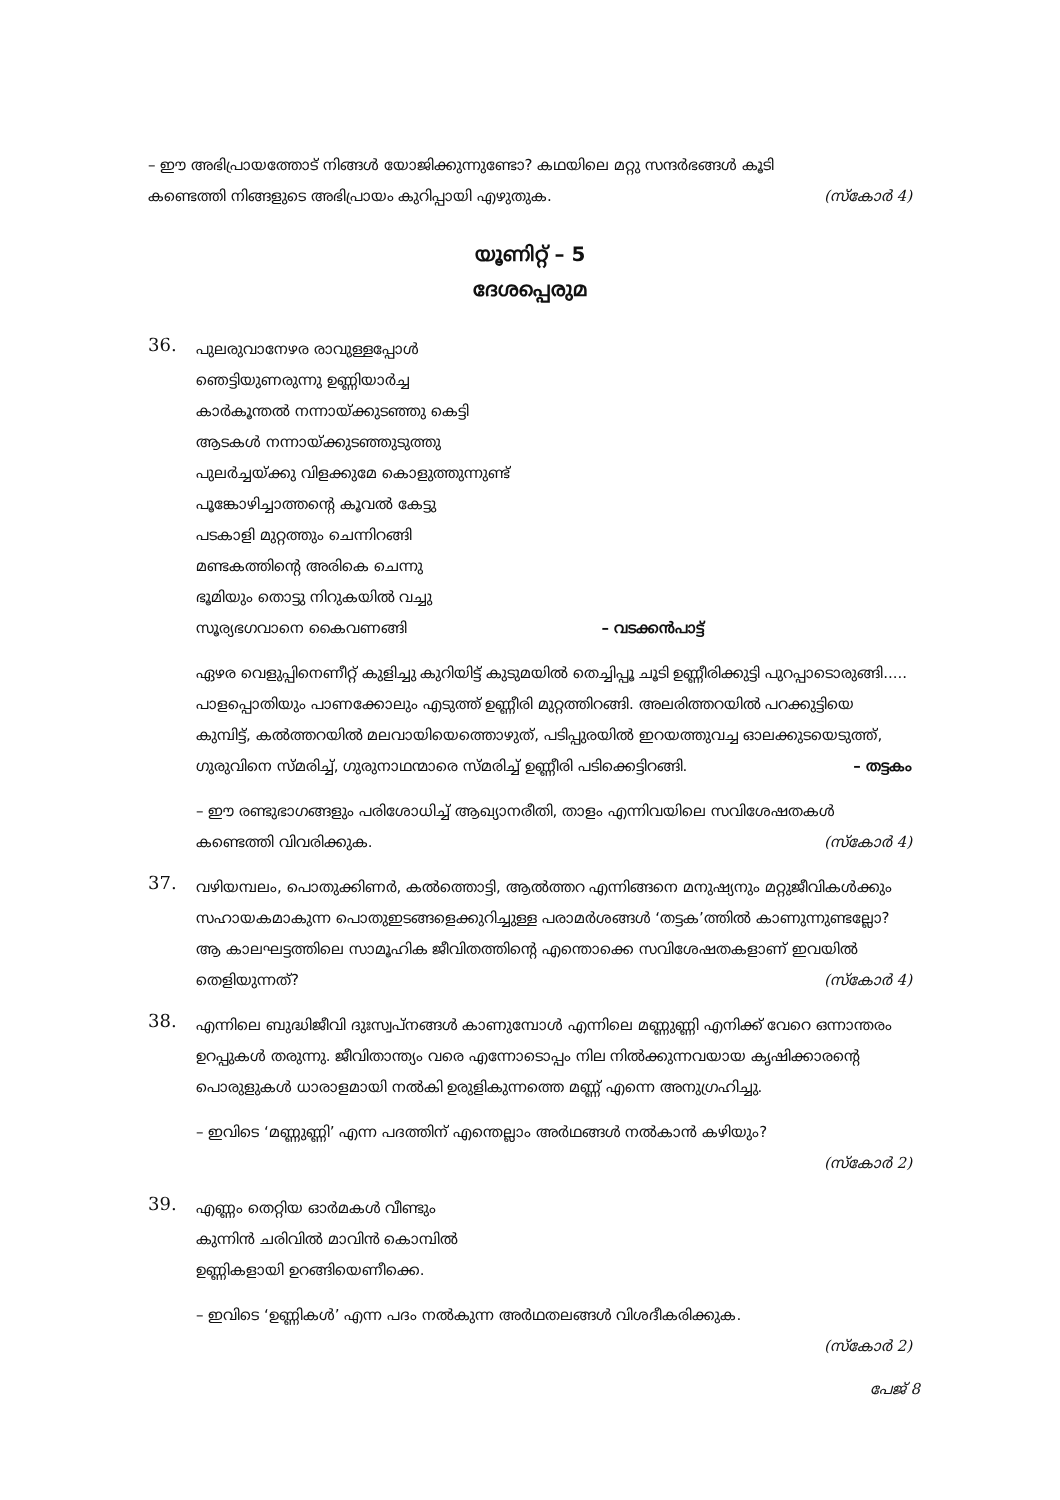– ഈ അഭിപ്രായത്തോട് നിങ്ങൾ യോജിക്കുന്നുണ്ടോ? കഥയിലെ മറ്റു സന്ദർഭങ്ങൾ കൂടി
കണ്ടെത്തി നിങ്ങളുടെ അഭിപ്രായം കുറിപ്പായി എഴുതുക. (സ്കോർ 4)
യൂണിറ്റ് – 5
ദേശപ്പെരുമ
36.
പുലരുവാനേഴര രാവുള്ളപ്പോൾ
ഞെട്ടിയുണരുന്നു ഉണ്ണിയാർച്ച
കാർകൂന്തൽ നന്നായ്ക്കുടഞ്ഞു കെട്ടി
ആടകൾ നന്നായ്ക്കുടഞ്ഞുടുത്തു
പുലർച്ചയ്ക്കു വിളക്കുമേ കൊളുത്തുന്നുണ്ട്
പൂങ്കോഴിച്ചാത്തന്റെ കൂവൽ കേട്ടു
പടകാളി മുറ്റത്തും ചെന്നിറങ്ങി
മണ്ടകത്തിന്റെ അരികെ ചെന്നു
ഭൂമിയും തൊട്ടു നിറുകയിൽ വച്ചു
സൂര്യഭഗവാനെ കൈവണങ്ങി – വടക്കൻപാട്ട്
ഏഴര വെളുപ്പിനെണീറ്റ് കുളിച്ചു കുറിയിട്ട് കുടുമയിൽ തെച്ചിപ്പൂ ചൂടി ഉണ്ണീരിക്കുട്ടി പുറപ്പാടൊരുങ്ങി..... പാളപ്പൊതിയും പാണക്കോലും എടുത്ത് ഉണ്ണീരി മുറ്റത്തിറങ്ങി. അലരിത്തറയിൽ പറക്കുട്ടിയെ കുമ്പിട്ട്, കൽത്തറയിൽ മലവായിയെത്തൊഴുത്, പടിപ്പുരയിൽ ഇറയത്തുവച്ച ഓലക്കുടയെടുത്ത്, ഗുരുവിനെ സ്മരിച്ച്, ഗുരുനാഥന്മാരെ സ്മരിച്ച് ഉണ്ണീരി പടിക്കെട്ടിറങ്ങി. – തട്ടകം
– ഈ രണ്ടുഭാഗങ്ങളും പരിശോധിച്ച് ആഖ്യാനരീതി, താളം എന്നിവയിലെ സവിശേഷതകൾ കണ്ടെത്തി വിവരിക്കുക. (സ്കോർ 4)
37.
വഴിയമ്പലം, പൊതുക്കിണർ, കൽത്തൊട്ടി, ആൽത്തറ എന്നിങ്ങനെ മനുഷ്യനും മറ്റുജീവികൾക്കും സഹായകമാകുന്ന പൊതുഇടങ്ങളെക്കുറിച്ചുള്ള പരാമർശങ്ങൾ ‘തട്ടക’ത്തിൽ കാണുന്നുണ്ടല്ലോ? ആ കാലഘട്ടത്തിലെ സാമൂഹിക ജീവിതത്തിന്റെ എന്തൊക്കെ സവിശേഷതകളാണ് ഇവയിൽ തെളിയുന്നത്? (സ്കോർ 4)
38.
എന്നിലെ ബുദ്ധിജീവി ദുഃസ്വപ്നങ്ങൾ കാണുമ്പോൾ എന്നിലെ മണ്ണുണ്ണി എനിക്ക് വേറെ ഒന്നാന്തരം ഉറപ്പുകൾ തരുന്നു. ജീവിതാന്ത്യം വരെ എന്നോടൊപ്പം നില നിൽക്കുന്നവയായ കൃഷിക്കാരന്റെ പൊരുളുകൾ ധാരാളമായി നൽകി ഉരുളികുന്നത്തെ മണ്ണ് എന്നെ അനുഗ്രഹിച്ചു.
– ഇവിടെ ‘മണ്ണുണ്ണി’ എന്ന പദത്തിന് എന്തെല്ലാം അർഥങ്ങൾ നൽകാൻ കഴിയും?
(സ്കോർ 2)
39.
എണ്ണം തെറ്റിയ ഓർമകൾ വീണ്ടും
കുന്നിൻ ചരിവിൽ മാവിൻ കൊമ്പിൽ
ഉണ്ണികളായി ഉറങ്ങിയെണീക്കെ.
– ഇവിടെ ‘ഉണ്ണികൾ’ എന്ന പദം നൽകുന്ന അർഥതലങ്ങൾ വിശദീകരിക്കുക.
(സ്കോർ 2)
പേജ് 8